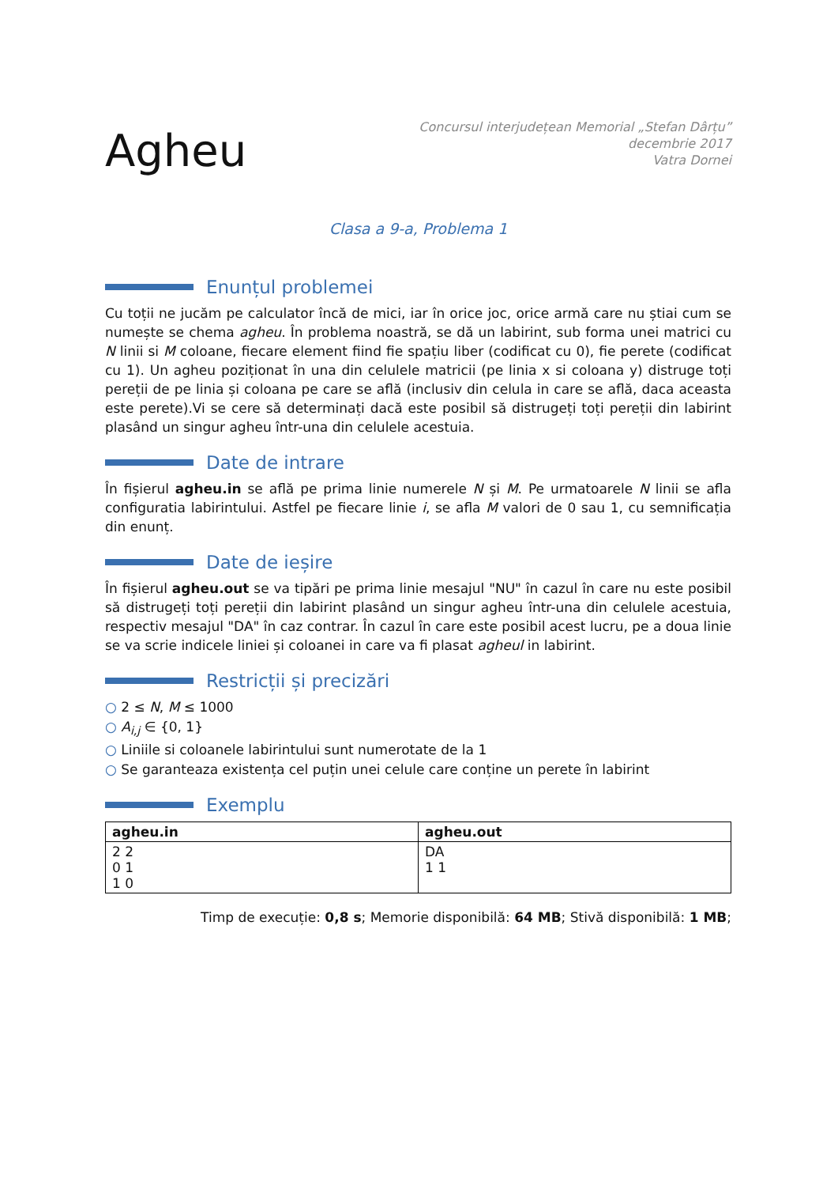Agheu
Concursul interjudețean Memorial „Stefan Dârțu”
decembrie 2017
Vatra Dornei
Clasa a 9-a, Problema 1
Enunțul problemei
Cu toții ne jucăm pe calculator încă de mici, iar în orice joc, orice armă care nu știai cum se numește se chema agheu. În problema noastră, se dă un labirint, sub forma unei matrici cu N linii si M coloane, fiecare element fiind fie spațiu liber (codificat cu 0), fie perete (codificat cu 1). Un agheu poziționat în una din celulele matricii (pe linia x si coloana y) distruge toți pereții de pe linia și coloana pe care se află (inclusiv din celula in care se află, daca aceasta este perete).Vi se cere să determinați dacă este posibil să distrugeți toți pereții din labirint plasând un singur agheu într-una din celulele acestuia.
Date de intrare
În fișierul agheu.in se află pe prima linie numerele N și M. Pe urmatoarele N linii se afla configuratia labirintului. Astfel pe fiecare linie i, se afla M valori de 0 sau 1, cu semnificația din enunț.
Date de ieșire
În fișierul agheu.out se va tipări pe prima linie mesajul "NU" în cazul în care nu este posibil să distrugeți toți pereții din labirint plasând un singur agheu într-una din celulele acestuia, respectiv mesajul "DA" în caz contrar. În cazul în care este posibil acest lucru, pe a doua linie se va scrie indicele liniei și coloanei in care va fi plasat agheul in labirint.
Restricții și precizări
2 ≤ N, M ≤ 1000
A<sub>i,j</sub> ∈ {0, 1}
Liniile si coloanele labirintului sunt numerotate de la 1
Se garanteaza existența cel puțin unei celule care conține un perete în labirint
Exemplu
| agheu.in | agheu.out |
| --- | --- |
| 2 2 0 1 1 0 | DA 1 1 |
Timp de execuție: 0,8 s; Memorie disponibilă: 64 MB; Stivă disponibilă: 1 MB;